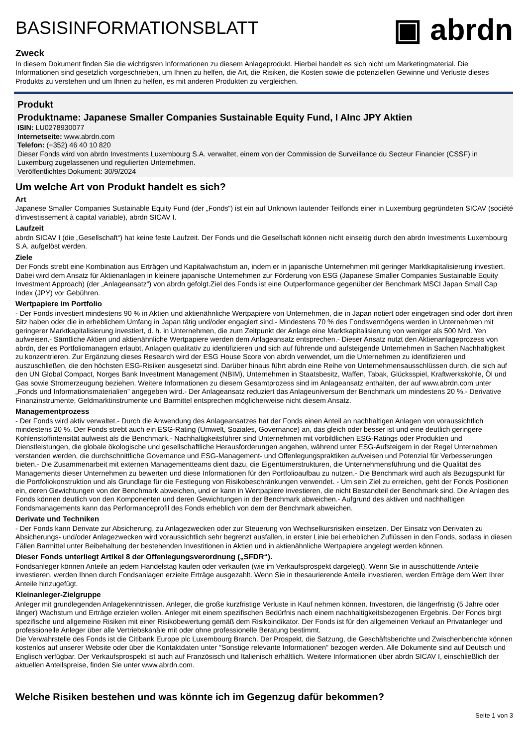BASISINFORMATIONSBLATT
▣ abrdn
Zweck
In diesem Dokument finden Sie die wichtigsten Informationen zu diesem Anlageprodukt. Hierbei handelt es sich nicht um Marketingmaterial. Die Informationen sind gesetzlich vorgeschrieben, um Ihnen zu helfen, die Art, die Risiken, die Kosten sowie die potenziellen Gewinne und Verluste dieses Produkts zu verstehen und um Ihnen zu helfen, es mit anderen Produkten zu vergleichen.
Produkt
Produktname: Japanese Smaller Companies Sustainable Equity Fund, I AInc JPY Aktien
ISIN: LU0278930077
Internetseite: www.abrdn.com
Telefon: (+352) 46 40 10 820
Dieser Fonds wird von abrdn Investments Luxembourg S.A. verwaltet, einem von der Commission de Surveillance du Secteur Financier (CSSF) in Luxemburg zugelassenen und regulierten Unternehmen.
Veröffentlichtes Dokument: 30/9/2024
Um welche Art von Produkt handelt es sich?
Art
Japanese Smaller Companies Sustainable Equity Fund (der „Fonds“) ist ein auf Unknown lautender Teilfonds einer in Luxemburg gegründeten SICAV (société d'investissement à capital variable), abrdn SICAV I.
Laufzeit
abrdn SICAV I (die „Gesellschaft“) hat keine feste Laufzeit. Der Fonds und die Gesellschaft können nicht einseitig durch den abrdn Investments Luxembourg S.A. aufgelöst werden.
Ziele
Der Fonds strebt eine Kombination aus Erträgen und Kapitalwachstum an, indem er in japanische Unternehmen mit geringer Marktkapitalisierung investiert. Dabei wird dem Ansatz für Aktienanlagen in kleinere japanische Unternehmen zur Förderung von ESG (Japanese Smaller Companies Sustainable Equity Investment Approach) (der „Anlageansatz“) von abrdn gefolgt.Ziel des Fonds ist eine Outperformance gegenüber der Benchmark MSCI Japan Small Cap Index (JPY) vor Gebühren.
Wertpapiere im Portfolio
- Der Fonds investiert mindestens 90 % in Aktien und aktienähnliche Wertpapiere von Unternehmen, die in Japan notiert oder eingetragen sind oder dort ihren Sitz haben oder die in erheblichem Umfang in Japan tätig und/oder engagiert sind.- Mindestens 70 % des Fondsvermögens werden in Unternehmen mit geringerer Marktkapitalisierung investiert, d. h. in Unternehmen, die zum Zeitpunkt der Anlage eine Marktkapitalisierung von weniger als 500 Mrd. Yen aufweisen.- Sämtliche Aktien und aktienähnliche Wertpapiere werden dem Anlageansatz entsprechen.- Dieser Ansatz nutzt den Aktienanlageprozess von abrdn, der es Portfoliomanagern erlaubt, Anlagen qualitativ zu identifizieren und sich auf führende und aufsteigende Unternehmen in Sachen Nachhaltigkeit zu konzentrieren. Zur Ergänzung dieses Research wird der ESG House Score von abrdn verwendet, um die Unternehmen zu identifizieren und auszuschließen, die den höchsten ESG-Risiken ausgesetzt sind. Darüber hinaus führt abrdn eine Reihe von Unternehmensausschlüssen durch, die sich auf den UN Global Compact, Norges Bank Investment Management (NBIM), Unternehmen in Staatsbesitz, Waffen, Tabak, Glücksspiel, Kraftwerkskohle, Öl und Gas sowie Stromerzeugung beziehen. Weitere Informationen zu diesem Gesamtprozess sind im Anlageansatz enthalten, der auf www.abrdn.com unter „Fonds und Informationsmaterialien” angegeben wird.- Der Anlageansatz reduziert das Anlageuniversum der Benchmark um mindestens 20 %.- Derivative Finanzinstrumente, Geldmarktinstrumente und Barmittel entsprechen möglicherweise nicht diesem Ansatz.
Managementprozess
- Der Fonds wird aktiv verwaltet.- Durch die Anwendung des Anlageansatzes hat der Fonds einen Anteil an nachhaltigen Anlagen von voraussichtlich mindestens 20 %. Der Fonds strebt auch ein ESG-Rating (Umwelt, Soziales, Governance) an, das gleich oder besser ist und eine deutlich geringere Kohlenstoffintensität aufweist als die Benchmark.- Nachhaltigkeitsführer sind Unternehmen mit vorbildlichen ESG-Ratings oder Produkten und Dienstleistungen, die globale ökologische und gesellschaftliche Herausforderungen angehen, während unter ESG-Aufsteigern in der Regel Unternehmen verstanden werden, die durchschnittliche Governance und ESG-Management- und Offenlegungspraktiken aufweisen und Potenzial für Verbesserungen bieten.- Die Zusammenarbeit mit externen Managementteams dient dazu, die Eigentümerstrukturen, die Unternehmensführung und die Qualität des Managements dieser Unternehmen zu bewerten und diese Informationen für den Portfolioaufbau zu nutzen.- Die Benchmark wird auch als Bezugspunkt für die Portfoliokonstruktion und als Grundlage für die Festlegung von Risikobeschränkungen verwendet. - Um sein Ziel zu erreichen, geht der Fonds Positionen ein, deren Gewichtungen von der Benchmark abweichen, und er kann in Wertpapiere investieren, die nicht Bestandteil der Benchmark sind. Die Anlagen des Fonds können deutlich von den Komponenten und deren Gewichtungen in der Benchmark abweichen.- Aufgrund des aktiven und nachhaltigen Fondsmanagements kann das Performanceprofil des Fonds erheblich von dem der Benchmark abweichen.
Derivate und Techniken
- Der Fonds kann Derivate zur Absicherung, zu Anlagezwecken oder zur Steuerung von Wechselkursrisiken einsetzen. Der Einsatz von Derivaten zu Absicherungs- und/oder Anlagezwecken wird voraussichtlich sehr begrenzt ausfallen, in erster Linie bei erheblichen Zuflüssen in den Fonds, sodass in diesen Fällen Barmittel unter Beibehaltung der bestehenden Investitionen in Aktien und in aktienähnliche Wertpapiere angelegt werden können.
Dieser Fonds unterliegt Artikel 8 der Offenlegungsverordnung („SFDR“).
Fondsanleger können Anteile an jedem Handelstag kaufen oder verkaufen (wie im Verkaufsprospekt dargelegt). Wenn Sie in ausschüttende Anteile investieren, werden Ihnen durch Fondsanlagen erzielte Erträge ausgezahlt. Wenn Sie in thesaurierende Anteile investieren, werden Erträge dem Wert Ihrer Anteile hinzugefügt.
Kleinanleger-Zielgruppe
Anleger mit grundlegenden Anlagekenntnissen. Anleger, die große kurzfristige Verluste in Kauf nehmen können. Investoren, die längerfristig (5 Jahre oder länger) Wachstum und Erträge erzielen wollen. Anleger mit einem spezifischen Bedürfnis nach einem nachhaltigkeitsbezogenen Ergebnis. Der Fonds birgt spezifische und allgemeine Risiken mit einer Risikobewertung gemäß dem Risikoindikator. Der Fonds ist für den allgemeinen Verkauf an Privatanleger und professionelle Anleger über alle Vertriebskanäle mit oder ohne professionelle Beratung bestimmt.
Die Verwahrstelle des Fonds ist die Citibank Europe plc Luxembourg Branch. Der Prospekt, die Satzung, die Geschäftsberichte und Zwischenberichte können kostenlos auf unserer Website oder über die Kontaktdaten unter "Sonstige relevante Informationen" bezogen werden. Alle Dokumente sind auf Deutsch und Englisch verfügbar. Der Verkaufsprospekt ist auch auf Französisch und Italienisch erhältlich. Weitere Informationen über abrdn SICAV I, einschließlich der aktuellen Anteilspreise, finden Sie unter www.abrdn.com.
Welche Risiken bestehen und was könnte ich im Gegenzug dafür bekommen?
Seite 1 von 3